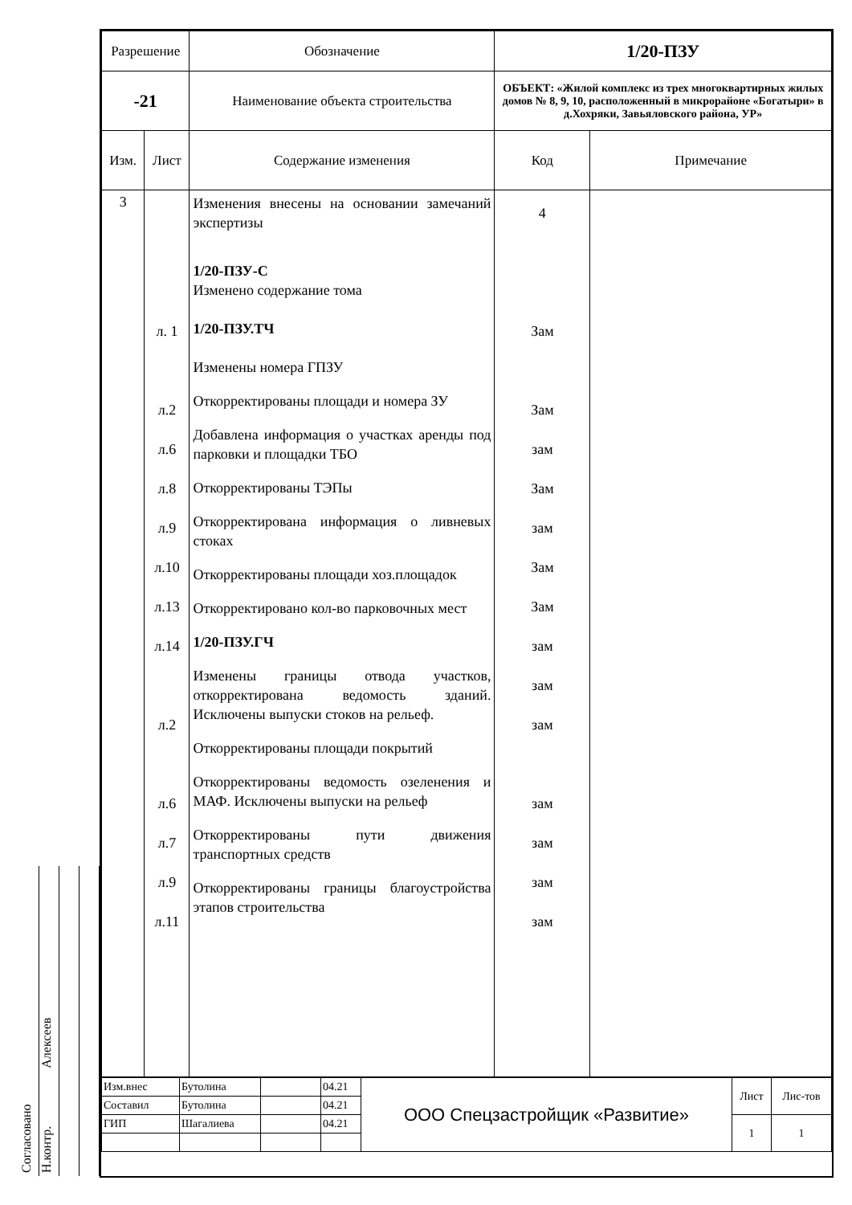Согласовано
Н.контр. Алексеев
| Разрешение | | Обозначение | 1/20-ПЗУ | | |
| -21 | | Наименование объекта строительства | ОБЪЕКТ: «Жилой комплекс из трех многоквартирных жилых домов № 8, 9, 10, расположенный в микрорайоне «Богатыри» в д.Хохряки, Завьяловского района, УР» | | |
| Изм. | Лист | Содержание изменения | | Код | Примечание |
| 3 | л. 1 л.2 л.6 л.8 л.9 л.10 л.13 л.14 л.2 л.6 л.7 л.9 л.11 | Изменения внесены на основании замечаний экспертизы 1/20-ПЗУ-С Изменено содержание тома 1/20-ПЗУ.ТЧ Изменены номера ГПЗУ Откорректированы площади и номера ЗУ Добавлена информация о участках аренды под парковки и площадки ТБО Откорректированы ТЭПы Откорректирована информация о ливневых стоках Откорректированы площади хоз.площадок Откорректировано кол-во парковочных мест 1/20-ПЗУ.ГЧ Изменены границы отвода участков, откорректирована ведомость зданий. Исключены выпуски стоков на рельеф. Откорректированы площади покрытий Откорректированы ведомость озеленения и МАФ. Исключены выпуски на рельеф Откорректированы пути движения транспортных средств Откорректированы границы благоустройства этапов строительства | | 4 Зам Зам зам Зам зам Зам Зам зам зам зам зам зам зам зам | |
| Изм.внес | Бутолина | | 04.21 | ООО Спецзастройщик «Развитие» | Лист | Лис-тов |
| Составил | Бутолина | | 04.21 | | | |
| ГИП | Шагалиева | | 04.21 | | 1 | 1 |